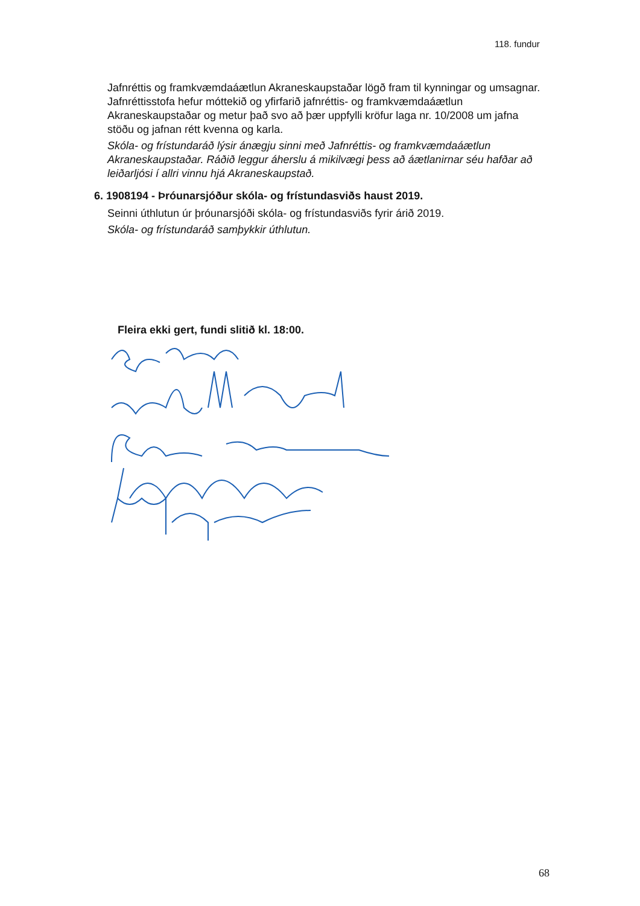118. fundur
Jafnréttis og framkvæmdaáætlun Akraneskaupstaðar lögð fram til kynningar og umsagnar.
Jafnréttisstofa hefur móttekið og yfirfarið jafnréttis- og framkvæmdaáætlun Akraneskaupstaðar og metur það svo að þær uppfylli kröfur laga nr. 10/2008 um jafna stöðu og jafnan rétt kvenna og karla.
Skóla- og frístundaráð lýsir ánægju sinni með Jafnréttis- og framkvæmdaáætlun Akraneskaupstaðar. Ráðið leggur áherslu á mikilvægi þess að áætlanirnar séu hafðar að leiðarljósi í allri vinnu hjá Akraneskaupstað.
6. 1908194 - Þróunarsjóður skóla- og frístundasviðs haust 2019.
Seinni úthlutun úr þróunarsjóði skóla- og frístundasviðs fyrir árið 2019.
Skóla- og frístundaráð samþykkir úthlutun.
Fleira ekki gert, fundi slitið kl. 18:00.
68